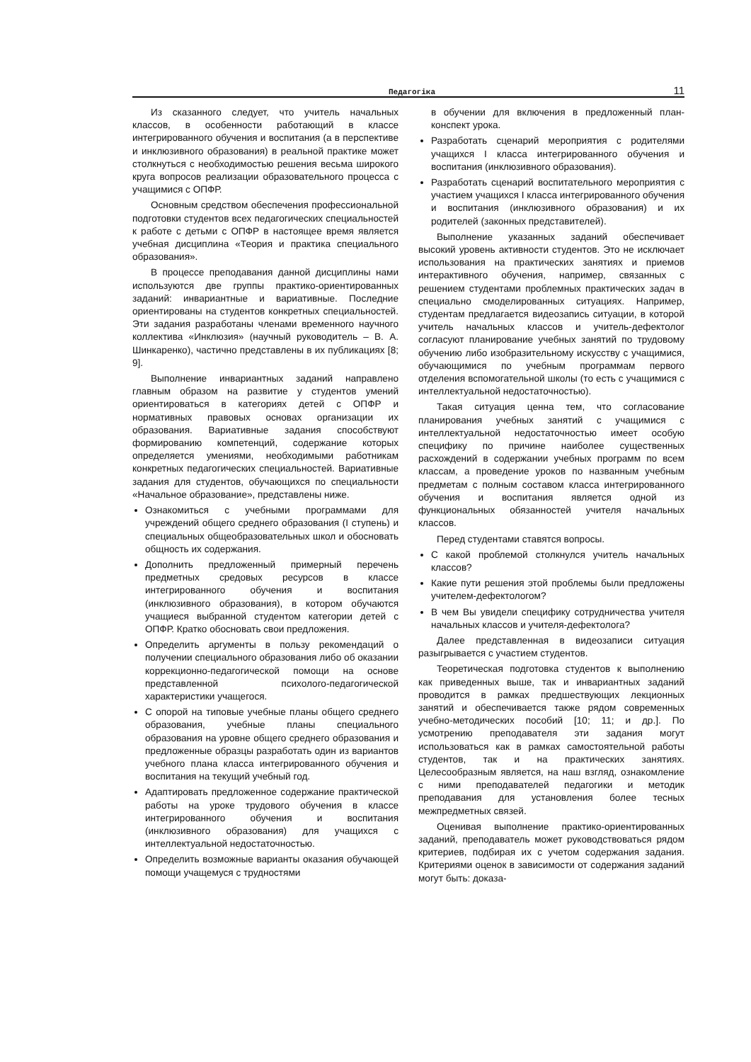Педагогіка 11
Из сказанного следует, что учитель начальных классов, в особенности работающий в классе интегрированного обучения и воспитания (а в перспективе и инклюзивного образования) в реальной практике может столкнуться с необходимостью решения весьма широкого круга вопросов реализации образовательного процесса с учащимися с ОПФР.
Основным средством обеспечения профессиональной подготовки студентов всех педагогических специальностей к работе с детьми с ОПФР в настоящее время является учебная дисциплина «Теория и практика специального образования».
В процессе преподавания данной дисциплины нами используются две группы практико-ориентированных заданий: инвариантные и вариативные. Последние ориентированы на студентов конкретных специальностей. Эти задания разработаны членами временного научного коллектива «Инклюзия» (научный руководитель – В. А. Шинкаренко), частично представлены в их публикациях [8; 9].
Выполнение инвариантных заданий направлено главным образом на развитие у студентов умений ориентироваться в категориях детей с ОПФР и нормативных правовых основах организации их образования. Вариативные задания способствуют формированию компетенций, содержание которых определяется умениями, необходимыми работникам конкретных педагогических специальностей. Вариативные задания для студентов, обучающихся по специальности «Начальное образование», представлены ниже.
Ознакомиться с учебными программами для учреждений общего среднего образования (I ступень) и специальных общеобразовательных школ и обосновать общность их содержания.
Дополнить предложенный примерный перечень предметных средовых ресурсов в классе интегрированного обучения и воспитания (инклюзивного образования), в котором обучаются учащиеся выбранной студентом категории детей с ОПФР. Кратко обосновать свои предложения.
Определить аргументы в пользу рекомендаций о получении специального образования либо об оказании коррекционно-педагогической помощи на основе представленной психолого-педагогической характеристики учащегося.
С опорой на типовые учебные планы общего среднего образования, учебные планы специального образования на уровне общего среднего образования и предложенные образцы разработать один из вариантов учебного плана класса интегрированного обучения и воспитания на текущий учебный год.
Адаптировать предложенное содержание практической работы на уроке трудового обучения в классе интегрированного обучения и воспитания (инклюзивного образования) для учащихся с интеллектуальной недостаточностью.
Определить возможные варианты оказания обучающей помощи учащемуся с трудностями
в обучении для включения в предложенный план-конспект урока.
Разработать сценарий мероприятия с родителями учащихся I класса интегрированного обучения и воспитания (инклюзивного образования).
Разработать сценарий воспитательного мероприятия с участием учащихся I класса интегрированного обучения и воспитания (инклюзивного образования) и их родителей (законных представителей).
Выполнение указанных заданий обеспечивает высокий уровень активности студентов. Это не исключает использования на практических занятиях и приемов интерактивного обучения, например, связанных с решением студентами проблемных практических задач в специально смоделированных ситуациях. Например, студентам предлагается видеозапись ситуации, в которой учитель начальных классов и учитель-дефектолог согласуют планирование учебных занятий по трудовому обучению либо изобразительному искусству с учащимися, обучающимися по учебным программам первого отделения вспомогательной школы (то есть с учащимися с интеллектуальной недостаточностью).
Такая ситуация ценна тем, что согласование планирования учебных занятий с учащимися с интеллектуальной недостаточностью имеет особую специфику по причине наиболее существенных расхождений в содержании учебных программ по всем классам, а проведение уроков по названным учебным предметам с полным составом класса интегрированного обучения и воспитания является одной из функциональных обязанностей учителя начальных классов.
Перед студентами ставятся вопросы.
С какой проблемой столкнулся учитель начальных классов?
Какие пути решения этой проблемы были предложены учителем-дефектологом?
В чем Вы увидели специфику сотрудничества учителя начальных классов и учителя-дефектолога?
Далее представленная в видеозаписи ситуация разыгрывается с участием студентов.
Теоретическая подготовка студентов к выполнению как приведенных выше, так и инвариантных заданий проводится в рамках предшествующих лекционных занятий и обеспечивается также рядом современных учебно-методических пособий [10; 11; и др.]. По усмотрению преподавателя эти задания могут использоваться как в рамках самостоятельной работы студентов, так и на практических занятиях. Целесообразным является, на наш взгляд, ознакомление с ними преподавателей педагогики и методик преподавания для установления более тесных межпредметных связей.
Оценивая выполнение практико-ориентированных заданий, преподаватель может руководствоваться рядом критериев, подбирая их с учетом содержания задания. Критериями оценок в зависимости от содержания заданий могут быть: доказа-